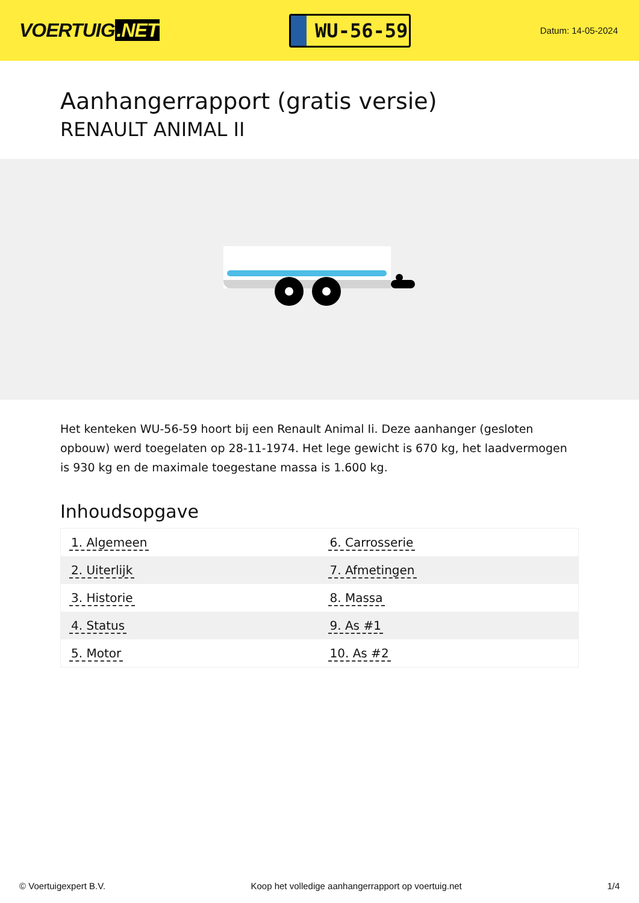VOERTUIG.NET
WU-56-59
Datum: 14-05-2024
Aanhangerrapport (gratis versie)
RENAULT ANIMAL II
Het kenteken WU-56-59 hoort bij een Renault Animal Ii. Deze aanhanger (gesloten opbouw) werd toegelaten op 28-11-1974. Het lege gewicht is 670 kg, het laadvermogen is 930 kg en de maximale toegestane massa is 1.600 kg.
Inhoudsopgave
| 1. Algemeen | 6. Carrosserie |
| 2. Uiterlijk | 7. Afmetingen |
| 3. Historie | 8. Massa |
| 4. Status | 9. As #1 |
| 5. Motor | 10. As #2 |
© Voertuigexpert B.V. Koop het volledige aanhangerrapport op voertuig.net 1/4